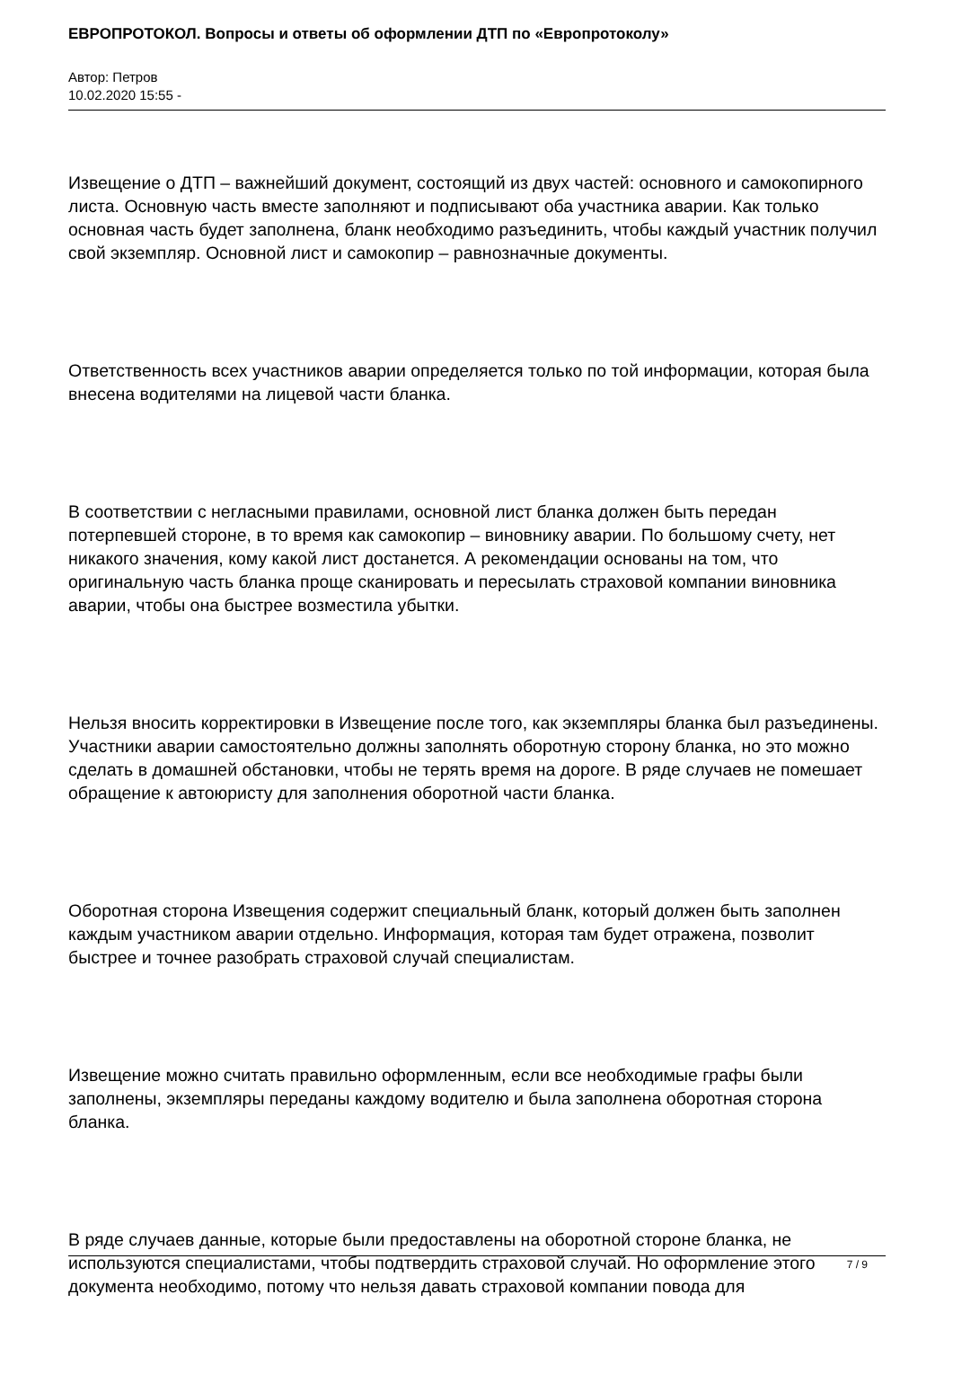ЕВРОПРОТОКОЛ. Вопросы и ответы об оформлении ДТП по «Европротоколу»
Автор: Петров
10.02.2020 15:55 -
Извещение о ДТП – важнейший документ, состоящий из двух частей: основного и самокопирного листа. Основную часть вместе заполняют и подписывают оба участника аварии. Как только основная часть будет заполнена, бланк необходимо разъединить, чтобы каждый участник получил свой экземпляр. Основной лист и самокопир – равнозначные документы.
Ответственность всех участников аварии определяется только по той информации, которая была внесена водителями на лицевой части бланка.
В соответствии с негласными правилами, основной лист бланка должен быть передан потерпевшей стороне, в то время как самокопир – виновнику аварии. По большому счету, нет никакого значения, кому какой лист достанется. А рекомендации основаны на том, что оригинальную часть бланка проще сканировать и пересылать страховой компании виновника аварии, чтобы она быстрее возместила убытки.
Нельзя вносить корректировки в Извещение после того, как экземпляры бланка был разъединены. Участники аварии самостоятельно должны заполнять оборотную сторону бланка, но это можно сделать в домашней обстановки, чтобы не терять время на дороге. В ряде случаев не помешает обращение к автоюристу для заполнения оборотной части бланка.
Оборотная сторона Извещения содержит специальный бланк, который должен быть заполнен каждым участником аварии отдельно. Информация, которая там будет отражена, позволит быстрее и точнее разобрать страховой случай специалистам.
Извещение можно считать правильно оформленным, если все необходимые графы были заполнены, экземпляры переданы каждому водителю и была заполнена оборотная сторона бланка.
В ряде случаев данные, которые были предоставлены на оборотной стороне бланка, не используются специалистами, чтобы подтвердить страховой случай. Но оформление этого документа необходимо, потому что нельзя давать страховой компании повода для
7 / 9